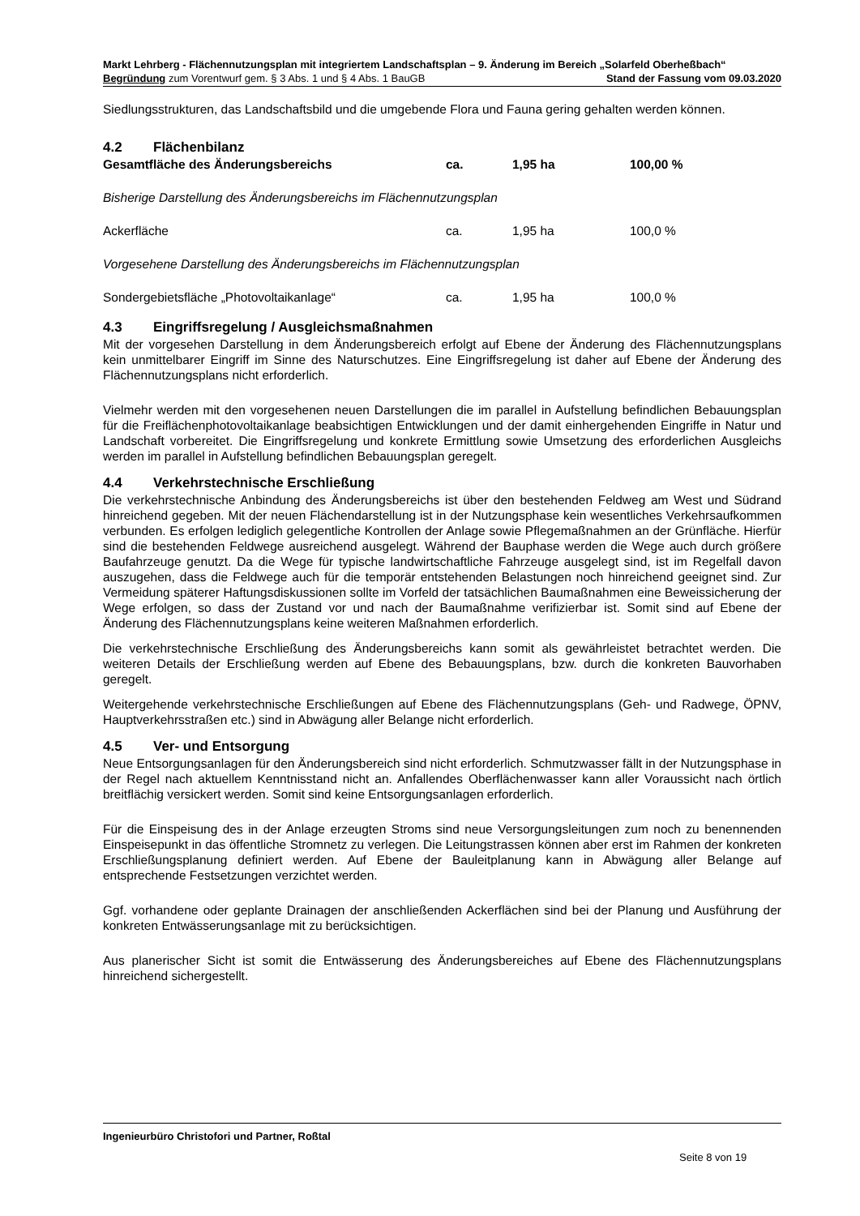Markt Lehrberg - Flächennutzungsplan mit integriertem Landschaftsplan – 9. Änderung im Bereich „Solarfeld Oberheßbach“
Begründung zum Vorentwurf gem. § 3 Abs. 1 und § 4 Abs. 1 BauGB Stand der Fassung vom 09.03.2020
Siedlungsstrukturen, das Landschaftsbild und die umgebende Flora und Fauna gering gehalten werden können.
4.2 Flächenbilanz
| Gesamtfläche des Änderungsbereichs | ca. | 1,95 ha | 100,00 % |
| Bisherige Darstellung des Änderungsbereichs im Flächennutzungsplan | | | |
| Ackerfläche | ca. | 1,95 ha | 100,0 % |
| Vorgesehene Darstellung des Änderungsbereichs im Flächennutzungsplan | | | |
| Sondergebietsfläche „Photovoltaikanlage“ | ca. | 1,95 ha | 100,0 % |
4.3 Eingriffsregelung / Ausgleichsmaßnahmen
Mit der vorgesehen Darstellung in dem Änderungsbereich erfolgt auf Ebene der Änderung des Flächennutzungsplans kein unmittelbarer Eingriff im Sinne des Naturschutzes. Eine Eingriffsregelung ist daher auf Ebene der Änderung des Flächennutzungsplans nicht erforderlich.
Vielmehr werden mit den vorgesehenen neuen Darstellungen die im parallel in Aufstellung befindlichen Bebauungsplan für die Freiflächenphotovoltaikanlage beabsichtigen Entwicklungen und der damit einhergehenden Eingriffe in Natur und Landschaft vorbereitet. Die Eingriffsregelung und konkrete Ermittlung sowie Umsetzung des erforderlichen Ausgleichs werden im parallel in Aufstellung befindlichen Bebauungsplan geregelt.
4.4 Verkehrstechnische Erschließung
Die verkehrstechnische Anbindung des Änderungsbereichs ist über den bestehenden Feldweg am West und Südrand hinreichend gegeben. Mit der neuen Flächendarstellung ist in der Nutzungsphase kein wesentliches Verkehrsaufkommen verbunden. Es erfolgen lediglich gelegentliche Kontrollen der Anlage sowie Pflegemaßnahmen an der Grünfläche. Hierfür sind die bestehenden Feldwege ausreichend ausgelegt. Während der Bauphase werden die Wege auch durch größere Baufahrzeuge genutzt. Da die Wege für typische landwirtschaftliche Fahrzeuge ausgelegt sind, ist im Regelfall davon auszugehen, dass die Feldwege auch für die temporär entstehenden Belastungen noch hinreichend geeignet sind. Zur Vermeidung späterer Haftungsdiskussionen sollte im Vorfeld der tatsächlichen Baumaßnahmen eine Beweissicherung der Wege erfolgen, so dass der Zustand vor und nach der Baumaßnahme verifizierbar ist. Somit sind auf Ebene der Änderung des Flächennutzungsplans keine weiteren Maßnahmen erforderlich.
Die verkehrstechnische Erschließung des Änderungsbereichs kann somit als gewährleistet betrachtet werden. Die weiteren Details der Erschließung werden auf Ebene des Bebauungsplans, bzw. durch die konkreten Bauvorhaben geregelt.
Weitergehende verkehrstechnische Erschließungen auf Ebene des Flächennutzungsplans (Geh- und Radwege, ÖPNV, Hauptverkehrsstraßen etc.) sind in Abwägung aller Belange nicht erforderlich.
4.5 Ver- und Entsorgung
Neue Entsorgungsanlagen für den Änderungsbereich sind nicht erforderlich. Schmutzwasser fällt in der Nutzungsphase in der Regel nach aktuellem Kenntnisstand nicht an. Anfallendes Oberflächenwasser kann aller Voraussicht nach örtlich breitflächig versickert werden. Somit sind keine Entsorgungsanlagen erforderlich.
Für die Einspeisung des in der Anlage erzeugten Stroms sind neue Versorgungsleitungen zum noch zu benennenden Einspeisepunkt in das öffentliche Stromnetz zu verlegen. Die Leitungstrassen können aber erst im Rahmen der konkreten Erschließungsplanung definiert werden. Auf Ebene der Bauleitplanung kann in Abwägung aller Belange auf entsprechende Festsetzungen verzichtet werden.
Ggf. vorhandene oder geplante Drainagen der anschließenden Ackerflächen sind bei der Planung und Ausführung der konkreten Entwässerungsanlage mit zu berücksichtigen.
Aus planerischer Sicht ist somit die Entwässerung des Änderungsbereiches auf Ebene des Flächennutzungsplans hinreichend sichergestellt.
Ingenieurbüro Christofori und Partner, Roßtal
Seite 8 von 19